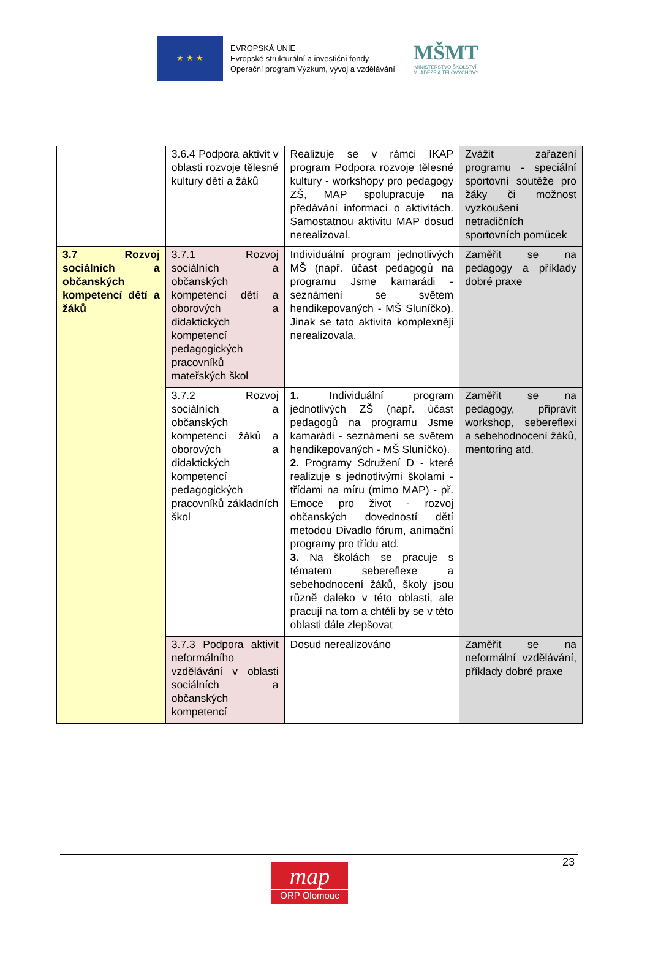★ ★ ★
EVROPSKÁ UNIE
Evropské strukturální a investiční fondy
Operační program Výzkum, vývoj a vzdělávání
MŠMT
MINISTERSTVO ŠKOLSTVÍ,
MLÁDEŽE A TĚLOVÝCHOVY
| | 3.6.4 Podpora aktivit v oblasti rozvoje tělesné kultury dětí a žáků | Realizuje se v rámci IKAP program Podpora rozvoje tělesné kultury - workshopy pro pedagogy ZŠ, MAP spolupracuje na předávání informací o aktivitách. Samostatnou aktivitu MAP dosud nerealizoval. | Zvážit zařazení programu - speciální sportovní soutěže pro žáky či možnost vyzkoušení netradičních sportovních pomůcek |
| 3.7 Rozvoj sociálních a občanských kompetencí dětí a žáků | 3.7.1 Rozvoj sociálních a občanských kompetencí dětí a oborových a didaktických kompetencí pedagogických pracovníků mateřských škol | Individuální program jednotlivých MŠ (např. účast pedagogů na programu Jsme kamarádi - seznámení se světem hendikepovaných - MŠ Sluníčko). Jinak se tato aktivita komplexněji nerealizovala. | Zaměřit se na pedagogy a příklady dobré praxe |
| | 3.7.2 Rozvoj sociálních a občanských kompetencí žáků a oborových a didaktických kompetencí pedagogických pracovníků základních škol | 1. Individuální program jednotlivých ZŠ (např. účast pedagogů na programu Jsme kamarádi - seznámení se světem hendikepovaných - MŠ Sluníčko). 2. Programy Sdružení D - které realizuje s jednotlivými školami - třídami na míru (mimo MAP) - př. Emoce pro život - rozvoj občanských dovedností dětí metodou Divadlo fórum, animační programy pro třídu atd. 3. Na školách se pracuje s tématem sebereflexe a sebehodnocení žáků, školy jsou různě daleko v této oblasti, ale pracují na tom a chtěli by se v této oblasti dále zlepšovat | Zaměřit se na pedagogy, připravit workshop, sebereflexi a sebehodnocení žáků, mentoring atd. |
| | 3.7.3 Podpora aktivit neformálního vzdělávání v oblasti sociálních a občanských kompetencí | Dosud nerealizováno | Zaměřit se na neformální vzdělávání, příklady dobré praxe |
23
map
ORP Olomouc